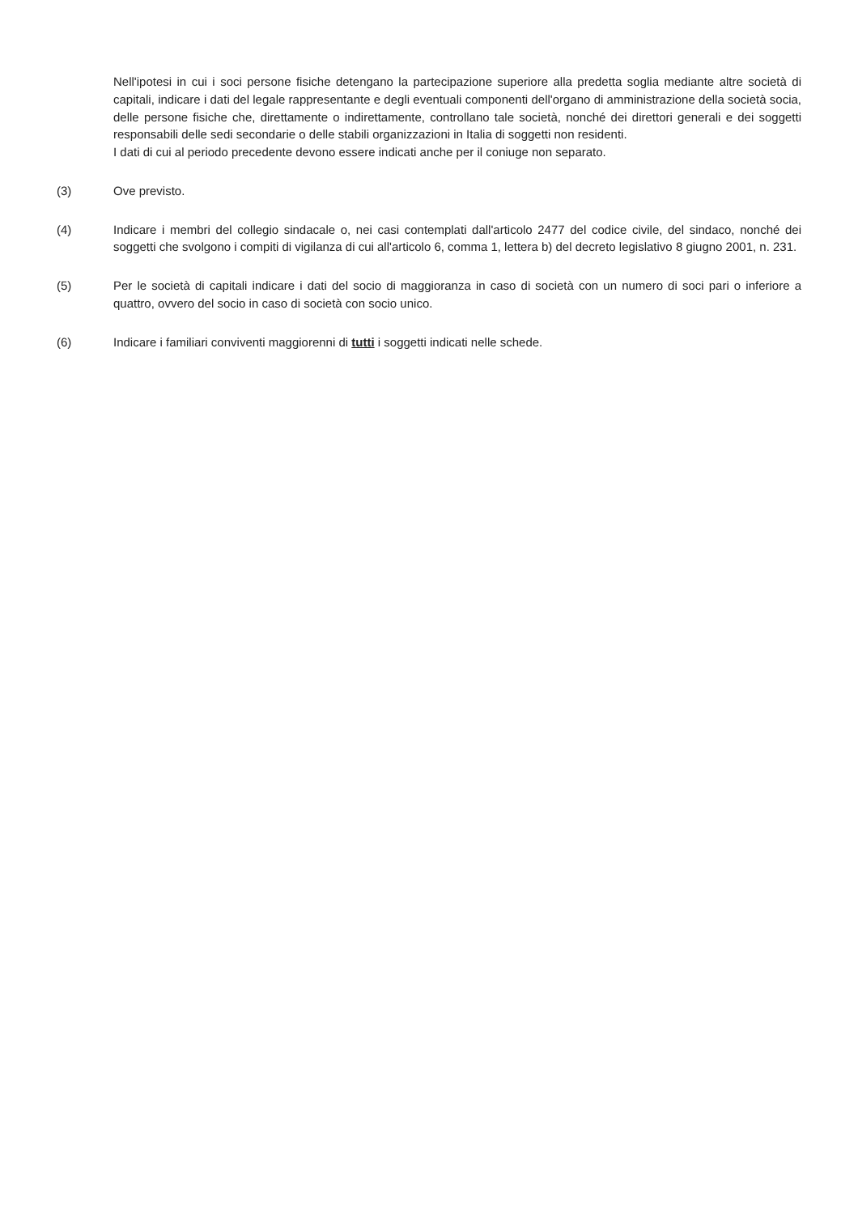Nell'ipotesi in cui i soci persone fisiche detengano la partecipazione superiore alla predetta soglia mediante altre società di capitali, indicare i dati del legale rappresentante e degli eventuali componenti dell'organo di amministrazione della società socia, delle persone fisiche che, direttamente o indirettamente, controllano tale società, nonché dei direttori generali e dei soggetti responsabili delle sedi secondarie o delle stabili organizzazioni in Italia di soggetti non residenti.
I dati di cui al periodo precedente devono essere indicati anche per il coniuge non separato.
(3) Ove previsto.
(4) Indicare i membri del collegio sindacale o, nei casi contemplati dall'articolo 2477 del codice civile, del sindaco, nonché dei soggetti che svolgono i compiti di vigilanza di cui all'articolo 6, comma 1, lettera b) del decreto legislativo 8 giugno 2001, n. 231.
(5) Per le società di capitali indicare i dati del socio di maggioranza in caso di società con un numero di soci pari o inferiore a quattro, ovvero del socio in caso di società con socio unico.
(6) Indicare i familiari conviventi maggiorenni di tutti i soggetti indicati nelle schede.